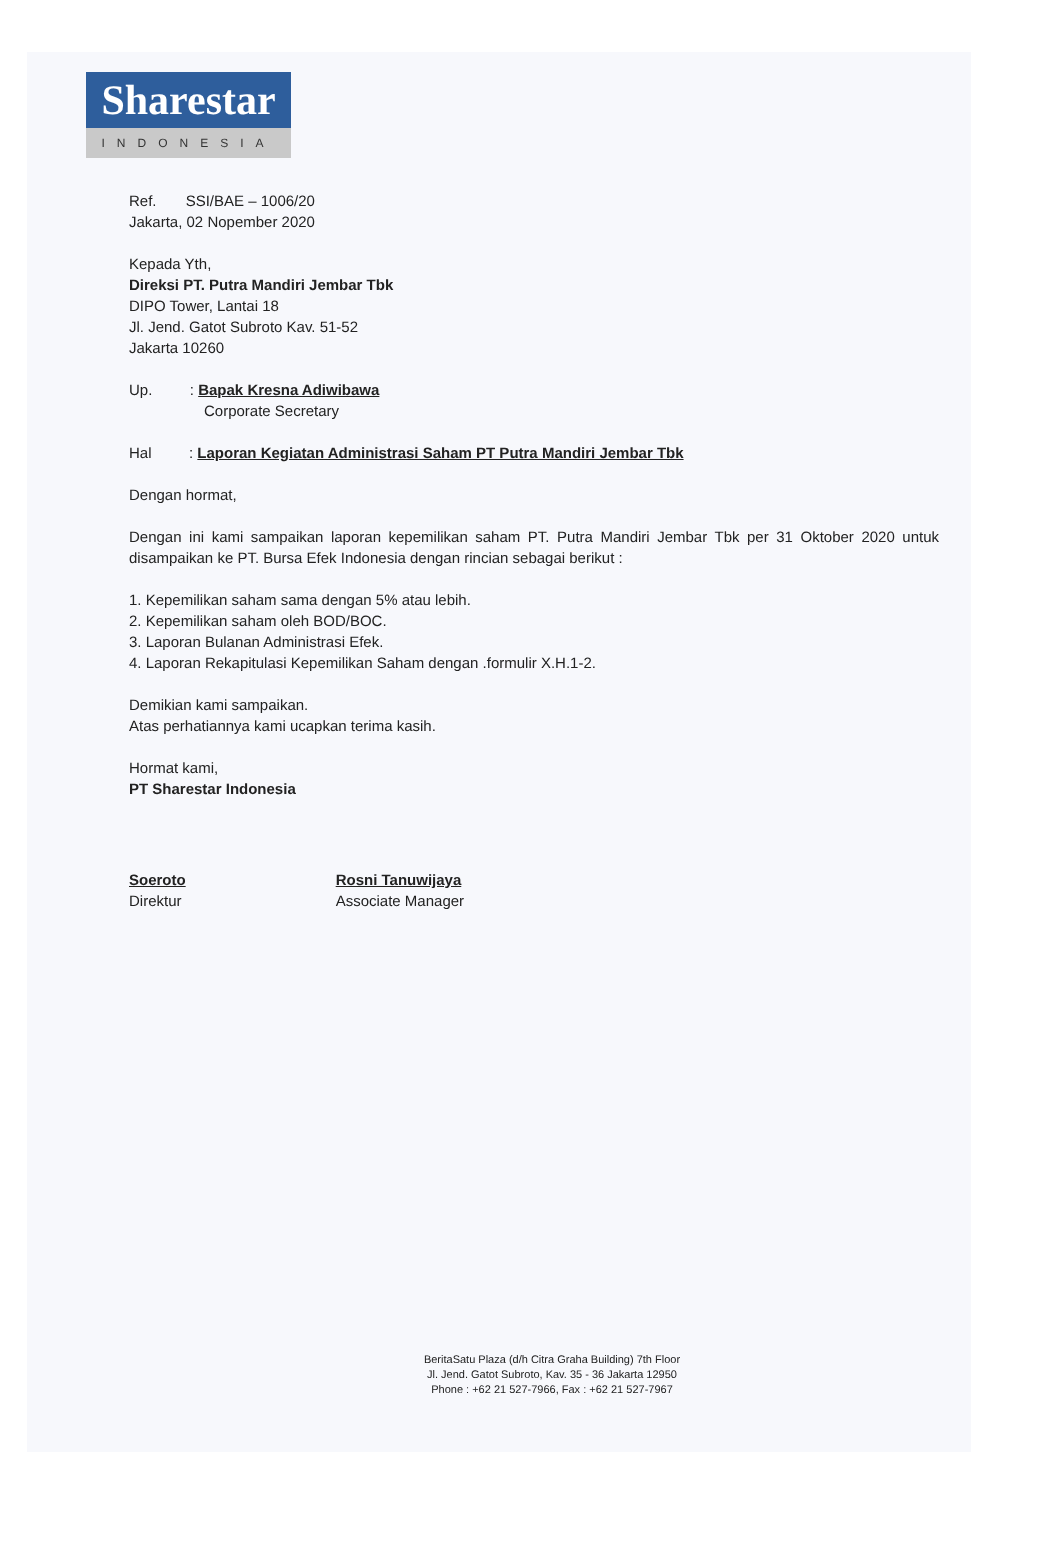Sharestar
INDONESIA
Ref. SSI/BAE – 1006/20
Jakarta, 02 Nopember 2020
Kepada Yth,
Direksi PT. Putra Mandiri Jembar Tbk
DIPO Tower, Lantai 18
Jl. Jend. Gatot Subroto Kav. 51-52
Jakarta 10260
Up. : Bapak Kresna Adiwibawa
Corporate Secretary
Hal : Laporan Kegiatan Administrasi Saham PT Putra Mandiri Jembar Tbk
Dengan hormat,
Dengan ini kami sampaikan laporan kepemilikan saham PT. Putra Mandiri Jembar Tbk per 31 Oktober 2020 untuk disampaikan ke PT. Bursa Efek Indonesia dengan rincian sebagai berikut :
1. Kepemilikan saham sama dengan 5% atau lebih.
2. Kepemilikan saham oleh BOD/BOC.
3. Laporan Bulanan Administrasi Efek.
4. Laporan Rekapitulasi Kepemilikan Saham dengan .formulir X.H.1-2.
Demikian kami sampaikan.
Atas perhatiannya kami ucapkan terima kasih.
Hormat kami,
PT Sharestar Indonesia
Soeroto
Direktur
Rosni Tanuwijaya
Associate Manager
BeritaSatu Plaza (d/h Citra Graha Building) 7th Floor
Jl. Jend. Gatot Subroto, Kav. 35 - 36 Jakarta 12950
Phone : +62 21 527-7966, Fax : +62 21 527-7967